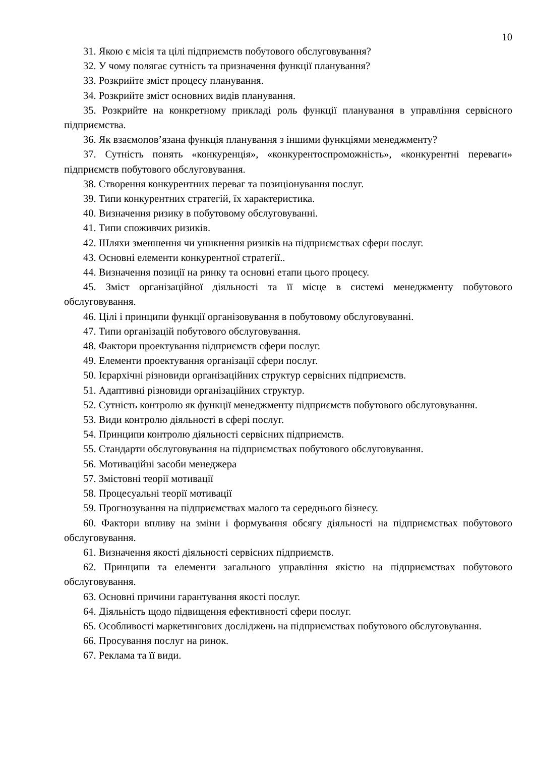10
31. Якою є місія та цілі підприємств побутового обслуговування?
32. У чому полягає сутність та призначення функції планування?
33. Розкрийте зміст процесу планування.
34. Розкрийте зміст основних видів планування.
35. Розкрийте на конкретному прикладі роль функції планування в управління сервісного підприємства.
36. Як взаємопов’язана функція планування з іншими функціями менеджменту?
37. Сутність понять «конкуренція», «конкурентоспроможність», «конкурентні переваги» підприємств побутового обслуговування.
38. Створення конкурентних переваг та позиціонування послуг.
39. Типи конкурентних стратегій, їх характеристика.
40. Визначення ризику в побутовому обслуговуванні.
41. Типи споживчих ризиків.
42. Шляхи зменшення чи уникнення ризиків на підприємствах сфери послуг.
43. Основні елементи конкурентної стратегії..
44. Визначення позиції на ринку та основні етапи цього процесу.
45. Зміст організаційної діяльності та її місце в системі менеджменту побутового обслуговування.
46. Цілі і принципи функції організовування в побутовому обслуговуванні.
47. Типи організацій побутового обслуговування.
48. Фактори проектування підприємств сфери послуг.
49. Елементи проектування організації сфери послуг.
50. Ієрархічні різновиди організаційних структур сервісних підприємств.
51. Адаптивні різновиди організаційних структур.
52. Сутність контролю як функції менеджменту підприємств побутового обслуговування.
53. Види контролю діяльності в сфері послуг.
54. Принципи контролю діяльності сервісних підприємств.
55. Стандарти обслуговування на підприємствах побутового обслуговування.
56. Мотиваційні засоби менеджера
57. Змістовні теорії мотивації
58. Процесуальні теорії мотивації
59. Прогнозування на підприємствах малого та середнього бізнесу.
60. Фактори впливу на зміни і формування обсягу діяльності на підприємствах побутового обслуговування.
61. Визначення якості діяльності сервісних підприємств.
62. Принципи та елементи загального управління якістю на підприємствах побутового обслуговування.
63. Основні причини гарантування якості послуг.
64. Діяльність щодо підвищення ефективності сфери послуг.
65. Особливості маркетингових досліджень на підприємствах побутового обслуговування.
66. Просування послуг на ринок.
67. Реклама та її види.